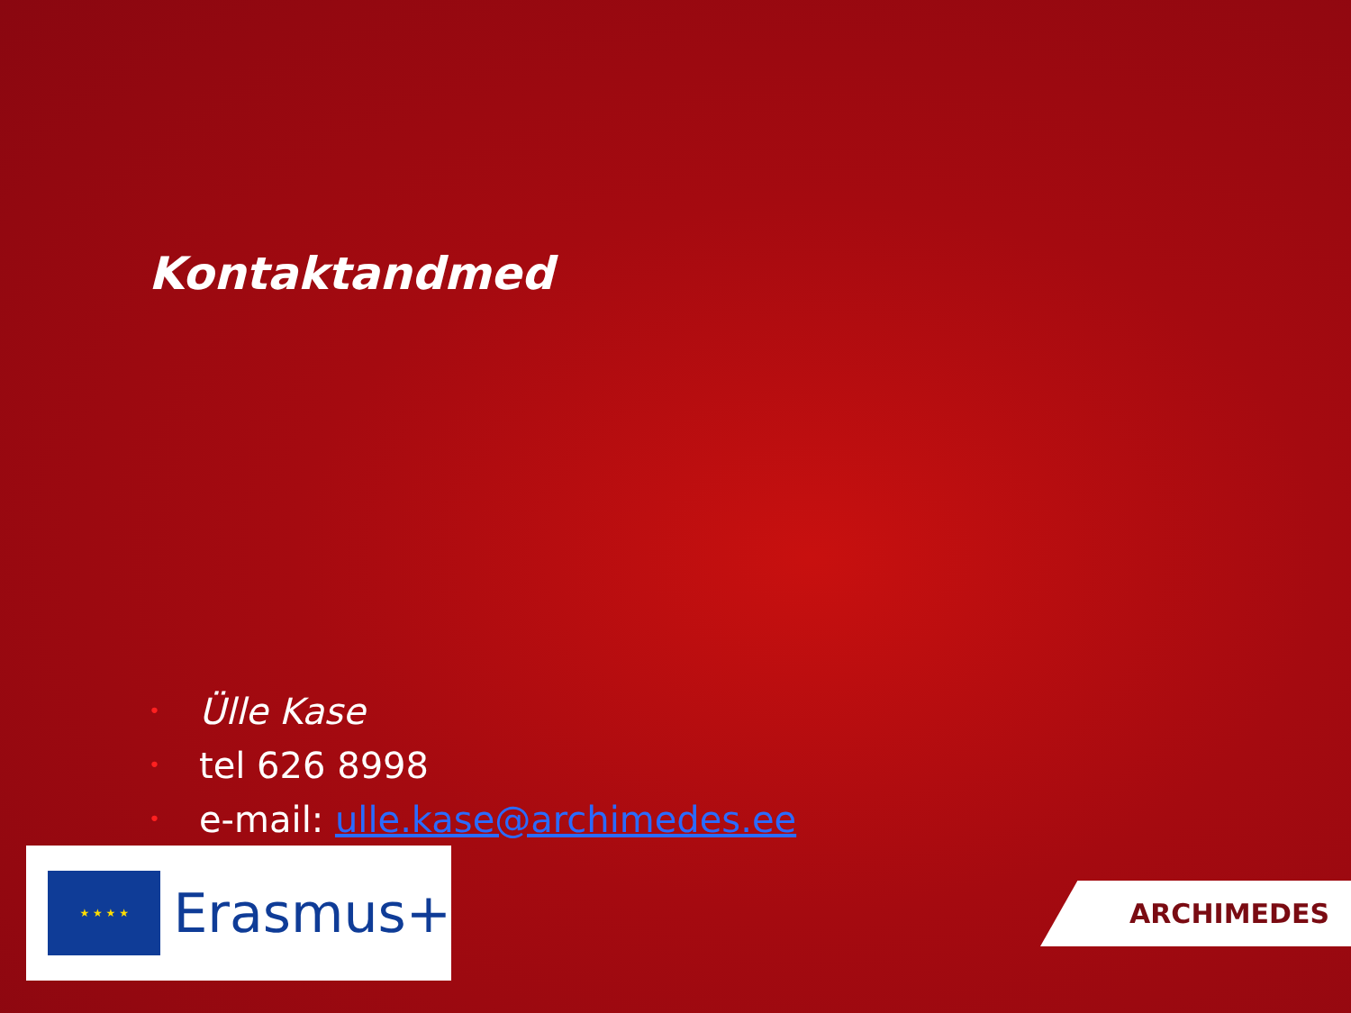Kontaktandmed
• Ülle Kase
• tel 626 8998
• e-mail: ulle.kase@archimedes.ee
★ ★ ★ ★
Erasmus+
ARCHIMEDES